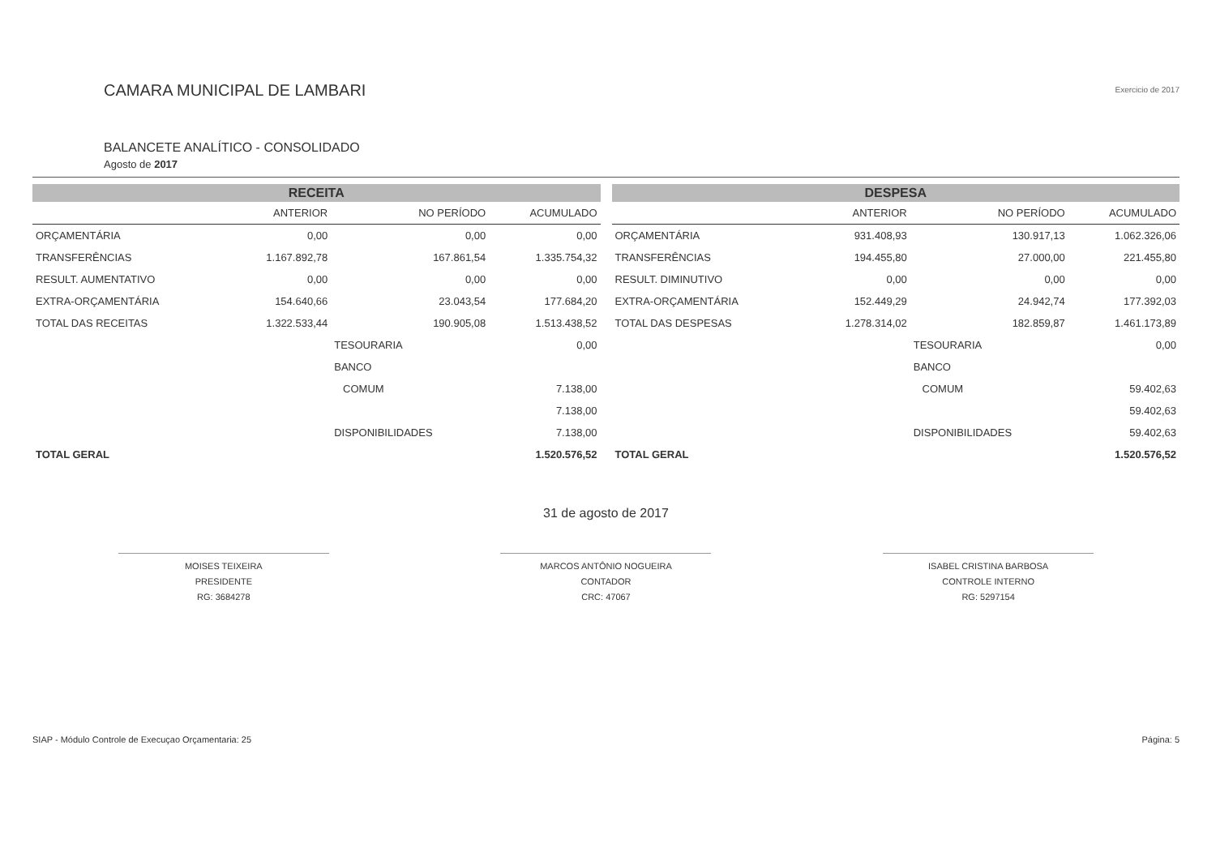CAMARA MUNICIPAL DE LAMBARI
BALANCETE ANALÍTICO - CONSOLIDADO
Agosto de 2017
Exercicio de 2017
RECEITA
| | ANTERIOR | NO PERÍODO | ACUMULADO |
| --- | --- | --- | --- |
| ORÇAMENTÁRIA | 0,00 | 0,00 | 0,00 |
| TRANSFERÊNCIAS | 1.167.892,78 | 167.861,54 | 1.335.754,32 |
| RESULT. AUMENTATIVO | 0,00 | 0,00 | 0,00 |
| EXTRA-ORÇAMENTÁRIA | 154.640,66 | 23.043,54 | 177.684,20 |
| TOTAL DAS RECEITAS | 1.322.533,44 | 190.905,08 | 1.513.438,52 |
| | | TESOURARIA | 0,00 |
| | | BANCO | |
| | | COMUM | 7.138,00 |
| | | | 7.138,00 |
| | | DISPONIBILIDADES | 7.138,00 |
| TOTAL GERAL | | | 1.520.576,52 |
DESPESA
| | ANTERIOR | NO PERÍODO | ACUMULADO |
| --- | --- | --- | --- |
| ORÇAMENTÁRIA | 931.408,93 | 130.917,13 | 1.062.326,06 |
| TRANSFERÊNCIAS | 194.455,80 | 27.000,00 | 221.455,80 |
| RESULT. DIMINUTIVO | 0,00 | 0,00 | 0,00 |
| EXTRA-ORÇAMENTÁRIA | 152.449,29 | 24.942,74 | 177.392,03 |
| TOTAL DAS DESPESAS | 1.278.314,02 | 182.859,87 | 1.461.173,89 |
| | | TESOURARIA | 0,00 |
| | | BANCO | |
| | | COMUM | 59.402,63 |
| | | | 59.402,63 |
| | | DISPONIBILIDADES | 59.402,63 |
| TOTAL GERAL | | | 1.520.576,52 |
31 de agosto de 2017
MOISES TEIXEIRA
PRESIDENTE
RG: 3684278
MARCOS ANTÔNIO NOGUEIRA
CONTADOR
CRC: 47067
ISABEL CRISTINA BARBOSA
CONTROLE INTERNO
RG: 5297154
SIAP - Módulo Controle de Execuçao Orçamentaria: 25 Página: 5